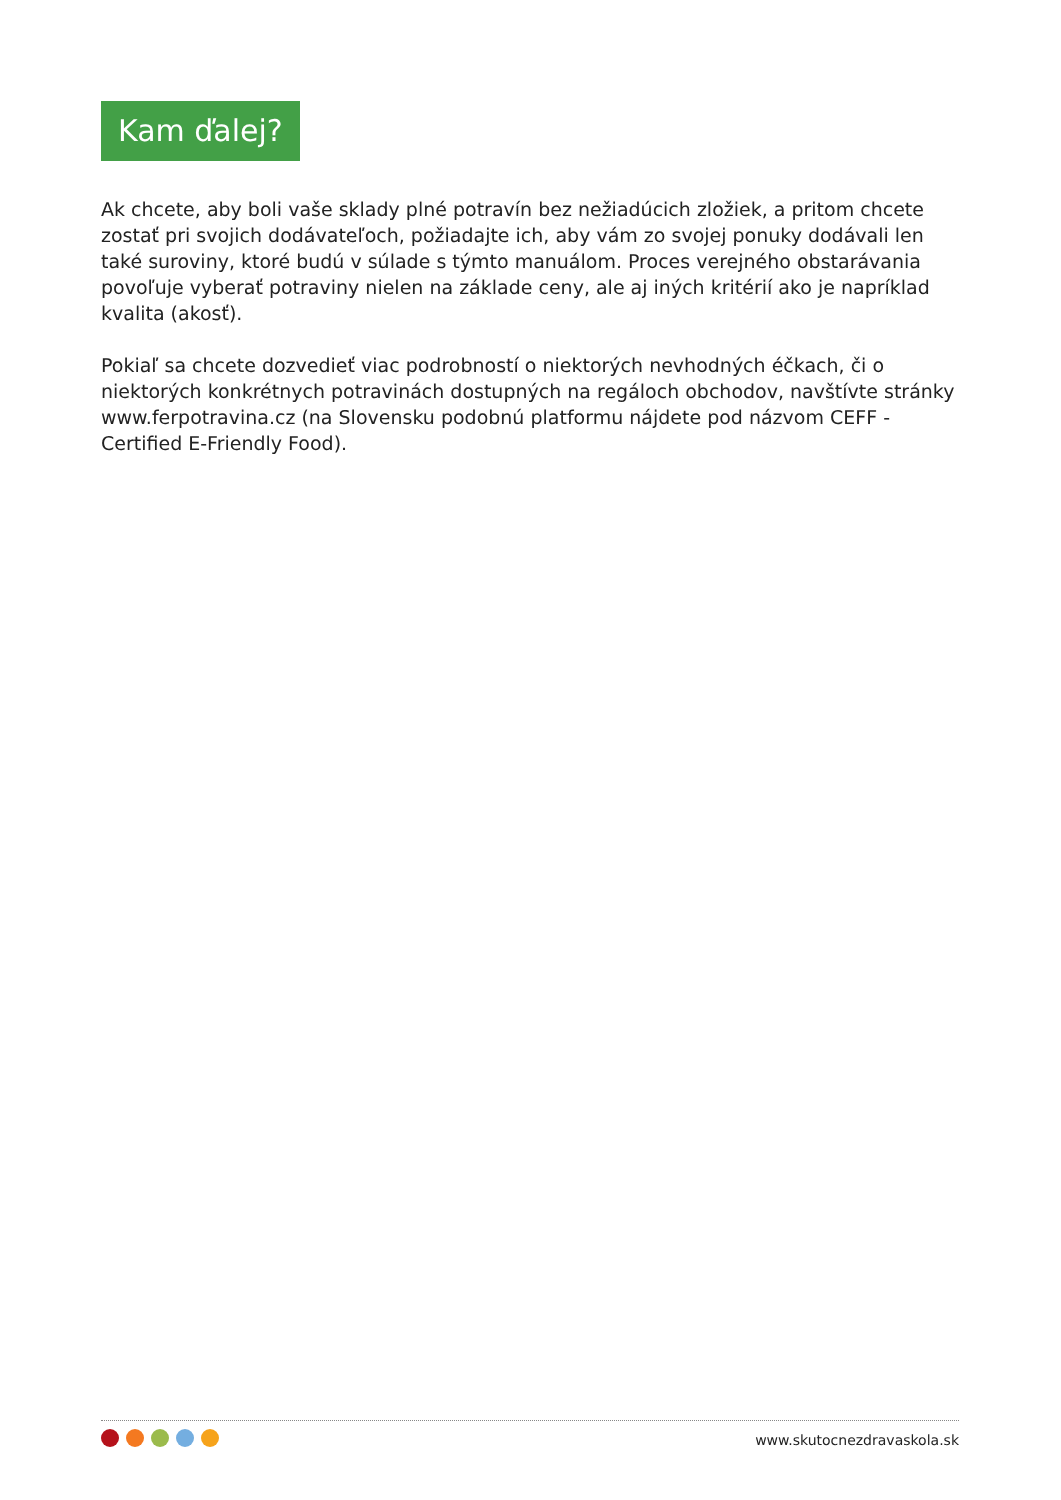Kam ďalej?
Ak chcete, aby boli vaše sklady plné potravín bez nežiadúcich zložiek, a pritom chcete zostať pri svojich dodávateľoch, požiadajte ich, aby vám zo svojej ponuky dodávali len také suroviny, ktoré budú v súlade s týmto manuálom. Proces verejného obstarávania povoľuje vyberať potraviny nielen na základe ceny, ale aj iných kritérií ako je napríklad kvalita (akosť).
Pokiaľ sa chcete dozvedieť viac podrobností o niektorých nevhodných éčkach, či o niektorých konkrétnych potravinách dostupných na regáloch obchodov, navštívte stránky www.ferpotravina.cz (na Slovensku podobnú platformu nájdete pod názvom CEFF - Certified E-Friendly Food).
www.skutocnezdravaskola.sk